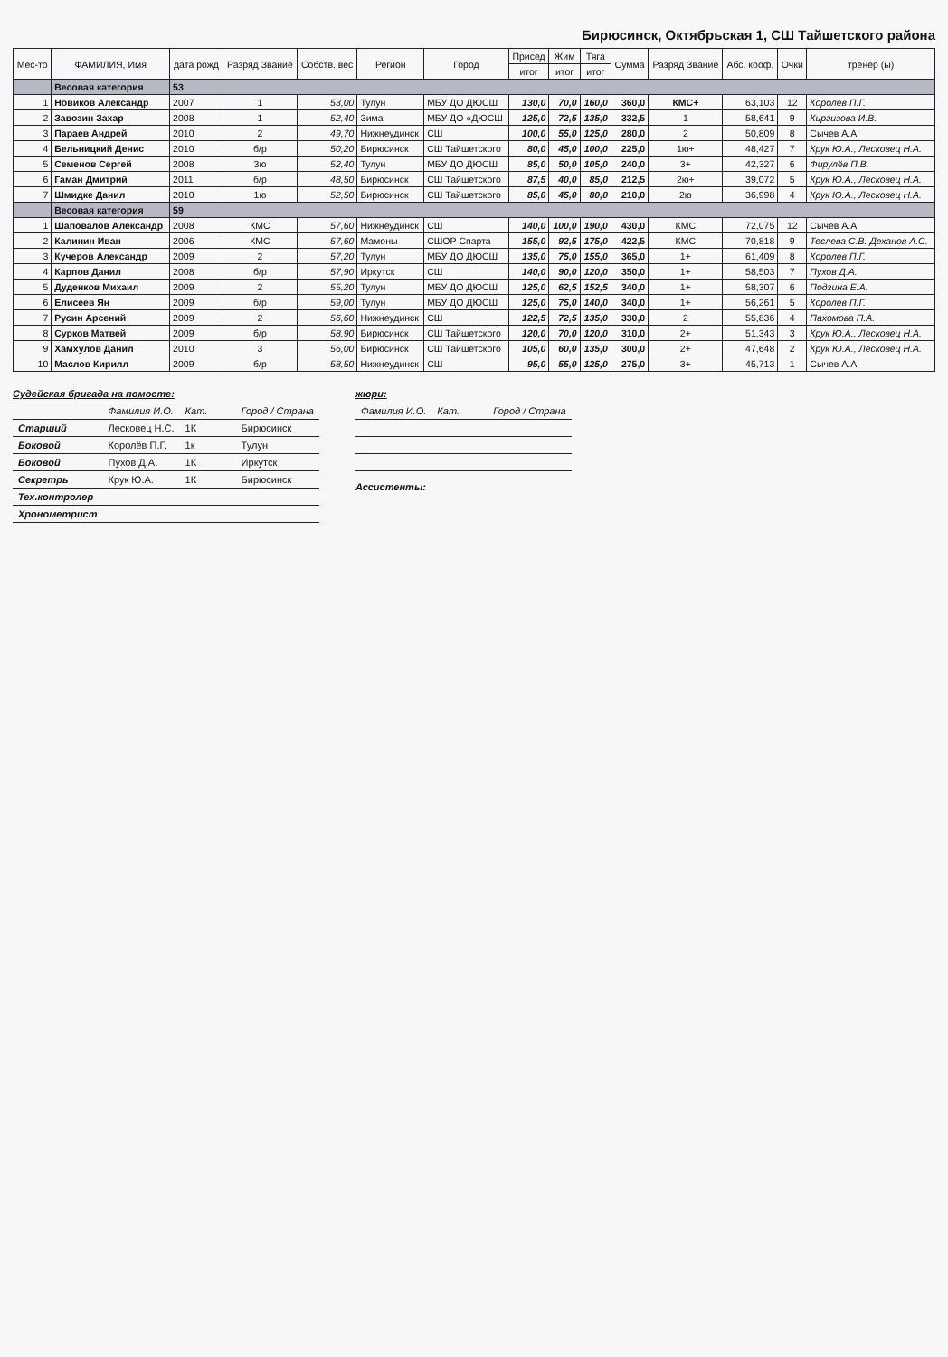Бирюсинск, Октябрьская 1, СШ Тайшетского района
| Мес-то | ФАМИЛИЯ, Имя | дата рожд | Разряд Звание | Собств. вес | Регион | Город | Присед | Жим | Тяга | Сумма | Разряд Звание | Абс. кооф. | Очки | тренер (ы) |
| --- | --- | --- | --- | --- | --- | --- | --- | --- | --- | --- | --- | --- | --- | --- |
| | | | | | | | итог | итог | итог | | | | | |
| | Весовая категория | 53 | | | | | | | | | | | | |
| 1 | Новиков Александр | 2007 | 1 | 53,00 | Тулун | МБУ ДО ДЮСШ | 130,0 | 70,0 | 160,0 | 360,0 | КМС+ | 63,103 | 12 | Королев П.Г. |
| 2 | Завозин Захар | 2008 | 1 | 52,40 | Зима | МБУ ДО «ДЮСШ | 125,0 | 72,5 | 135,0 | 332,5 | 1 | 58,641 | 9 | Киргизова И.В. |
| 3 | Параев Андрей | 2010 | 2 | 49,70 | Нижнеудинск | СШ | 100,0 | 55,0 | 125,0 | 280,0 | 2 | 50,809 | 8 | Сычев А.А |
| 4 | Бельницкий Денис | 2010 | б/р | 50,20 | Бирюсинск | СШ Тайшетского | 80,0 | 45,0 | 100,0 | 225,0 | 1ю+ | 48,427 | 7 | Крук Ю.А., Лесковец Н.А. |
| 5 | Семенов Сергей | 2008 | 3ю | 52,40 | Тулун | МБУ ДО ДЮСШ | 85,0 | 50,0 | 105,0 | 240,0 | 3+ | 42,327 | 6 | Фирулёв П.В. |
| 6 | Гаман Дмитрий | 2011 | б/р | 48,50 | Бирюсинск | СШ Тайшетского | 87,5 | 40,0 | 85,0 | 212,5 | 2ю+ | 39,072 | 5 | Крук Ю.А., Лесковец Н.А. |
| 7 | Шмидке Данил | 2010 | 1ю | 52,50 | Бирюсинск | СШ Тайшетского | 85,0 | 45,0 | 80,0 | 210,0 | 2ю | 36,998 | 4 | Крук Ю.А., Лесковец Н.А. |
| | Весовая категория | 59 | | | | | | | | | | | | |
| 1 | Шаповалов Александр | 2008 | КМС | 57,60 | Нижнеудинск | СШ | 140,0 | 100,0 | 190,0 | 430,0 | КМС | 72,075 | 12 | Сычев А.А |
| 2 | Калинин Иван | 2006 | КМС | 57,60 | Мамоны | СШОР Спарта | 155,0 | 92,5 | 175,0 | 422,5 | КМС | 70,818 | 9 | Теслева С.В. Деханов А.С. |
| 3 | Кучеров Александр | 2009 | 2 | 57,20 | Тулун | МБУ ДО ДЮСШ | 135,0 | 75,0 | 155,0 | 365,0 | 1+ | 61,409 | 8 | Королев П.Г. |
| 4 | Карпов Данил | 2008 | б/р | 57,90 | Иркутск | СШ | 140,0 | 90,0 | 120,0 | 350,0 | 1+ | 58,503 | 7 | Пухов Д.А. |
| 5 | Дуденков Михаил | 2009 | 2 | 55,20 | Тулун | МБУ ДО ДЮСШ | 125,0 | 62,5 | 152,5 | 340,0 | 1+ | 58,307 | 6 | Подзина Е.А. |
| 6 | Елисеев Ян | 2009 | б/р | 59,00 | Тулун | МБУ ДО ДЮСШ | 125,0 | 75,0 | 140,0 | 340,0 | 1+ | 56,261 | 5 | Королев П.Г. |
| 7 | Русин Арсений | 2009 | 2 | 56,60 | Нижнеудинск | СШ | 122,5 | 72,5 | 135,0 | 330,0 | 2 | 55,836 | 4 | Пахомова П.А. |
| 8 | Сурков Матвей | 2009 | б/р | 58,90 | Бирюсинск | СШ Тайшетского | 120,0 | 70,0 | 120,0 | 310,0 | 2+ | 51,343 | 3 | Крук Ю.А., Лесковец Н.А. |
| 9 | Хамхулов Данил | 2010 | 3 | 56,00 | Бирюсинск | СШ Тайшетского | 105,0 | 60,0 | 135,0 | 300,0 | 2+ | 47,648 | 2 | Крук Ю.А., Лесковец Н.А. |
| 10 | Маслов Кирилл | 2009 | б/р | 58,50 | Нижнеудинск | СШ | 95,0 | 55,0 | 125,0 | 275,0 | 3+ | 45,713 | 1 | Сычев А.А |
Судейская бригада на помосте:
| | Фамилия И.О. | Кат. | Город / Страна |
| Старший | Лесковец Н.С. | 1К | Бирюсинск |
| Боковой | Королёв П.Г. | 1к | Тулун |
| Боковой | Пухов Д.А. | 1К | Иркутск |
| Секретрь | Крук Ю.А. | 1К | Бирюсинск |
| Тех.контролер | | | |
| Хронометрист | | | |
жюри:
| Фамилия И.О. | Кат. | Город / Страна |
Ассистенты: